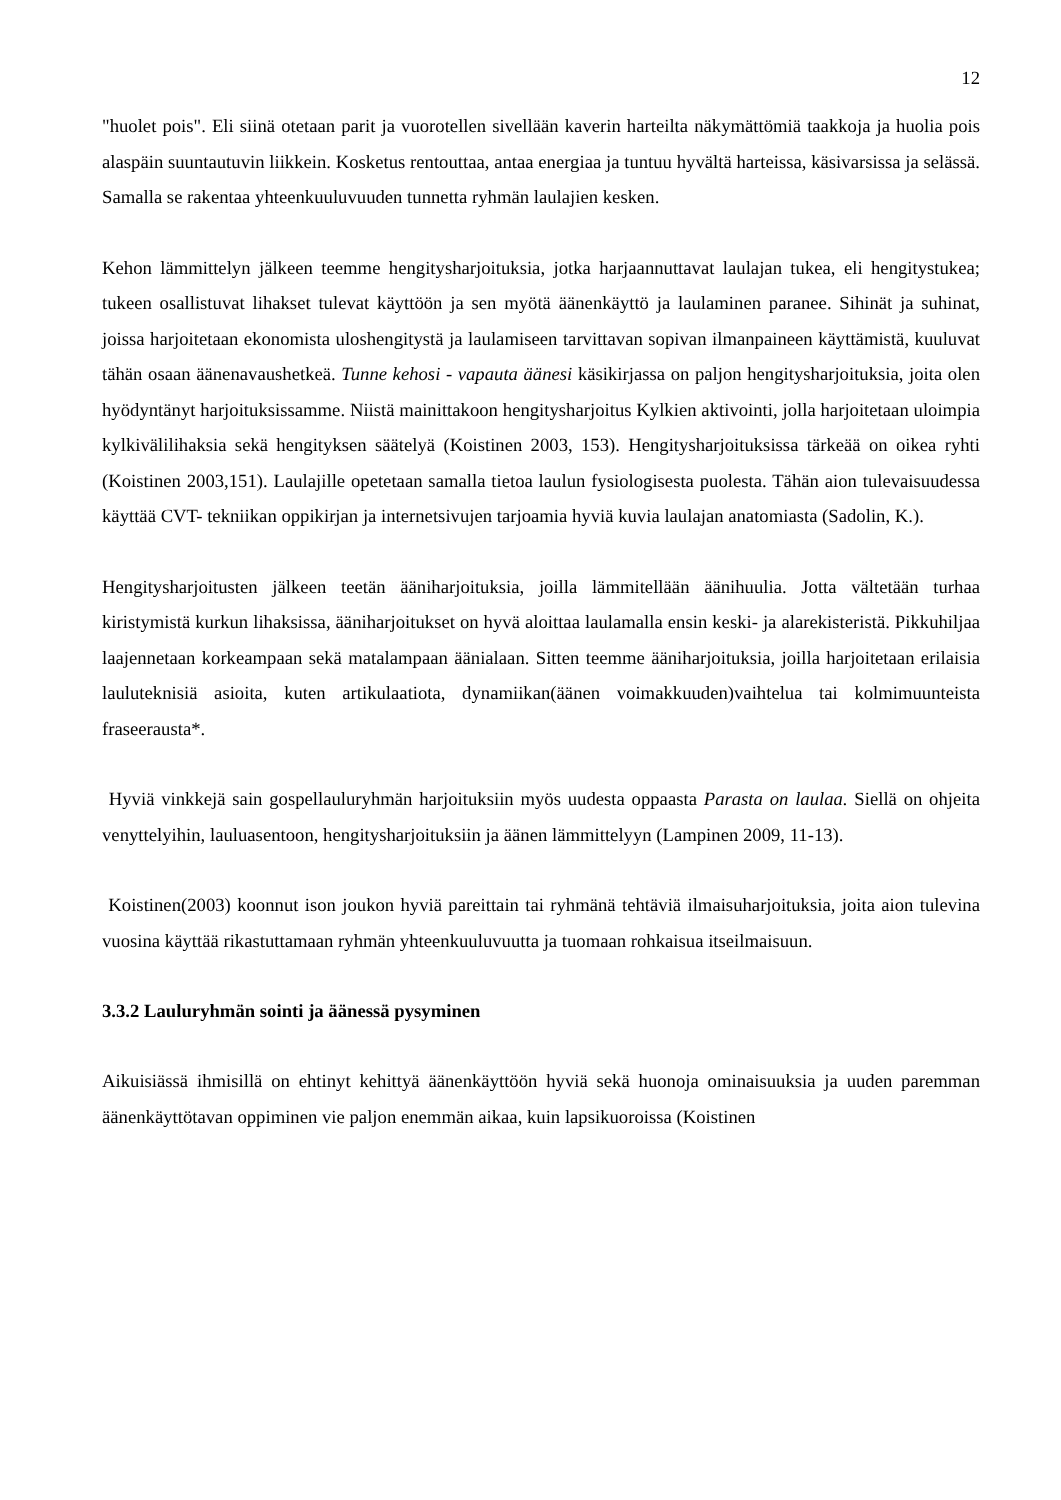12
"huolet pois". Eli siinä otetaan parit ja vuorotellen sivellään kaverin harteilta näkymättömiä taakkoja ja huolia pois alaspäin suuntautuvin liikkein. Kosketus rentouttaa, antaa energiaa ja tuntuu hyvältä harteissa, käsivarsissa ja selässä. Samalla se rakentaa yhteenkuuluvuuden tunnetta ryhmän laulajien kesken.
Kehon lämmittelyn jälkeen teemme hengitysharjoituksia, jotka harjaannuttavat laulajan tukea, eli hengitystukea; tukeen osallistuvat lihakset tulevat käyttöön ja sen myötä äänenkäyttö ja laulaminen paranee. Sihinät ja suhinat, joissa harjoitetaan ekonomista uloshengitystä ja laulamiseen tarvittavan sopivan ilmanpaineen käyttämistä, kuuluvat tähän osaan äänenavaushetkeä. Tunne kehosi - vapauta äänesi käsikirjassa on paljon hengitysharjoituksia, joita olen hyödyntänyt harjoituksissamme. Niistä mainittakoon hengitysharjoitus Kylkien aktivointi, jolla harjoitetaan uloimpia kylkivälilihaksia sekä hengityksen säätelyä (Koistinen 2003, 153). Hengitysharjoituksissa tärkeää on oikea ryhti (Koistinen 2003,151). Laulajille opetetaan samalla tietoa laulun fysiologisesta puolesta. Tähän aion tulevaisuudessa käyttää CVT- tekniikan oppikirjan ja internetsivujen tarjoamia hyviä kuvia laulajan anatomiasta (Sadolin, K.).
Hengitysharjoitusten jälkeen teetän ääniharjoituksia, joilla lämmitellään äänihuulia. Jotta vältetään turhaa kiristymistä kurkun lihaksissa, ääniharjoitukset on hyvä aloittaa laulamalla ensin keski- ja alarekisteristä. Pikkuhiljaa laajennetaan korkeampaan sekä matalampaan äänialaan. Sitten teemme ääniharjoituksia, joilla harjoitetaan erilaisia lauluteknisiä asioita, kuten artikulaatiota, dynamiikan(äänen voimakkuuden)vaihtelua tai kolmimuunteista fraseerausta*.
Hyviä vinkkejä sain gospellauluryhmän harjoituksiin myös uudesta oppaasta Parasta on laulaa. Siellä on ohjeita venyttelyihin, lauluasentoon, hengitysharjoituksiin ja äänen lämmittelyyn (Lampinen 2009, 11-13).
Koistinen(2003) koonnut ison joukon hyviä pareittain tai ryhmänä tehtäviä ilmaisuharjoituksia, joita aion tulevina vuosina käyttää rikastuttamaan ryhmän yhteenkuuluvuutta ja tuomaan rohkaisua itseilmaisuun.
3.3.2 Lauluryhmän sointi ja äänessä pysyminen
Aikuisiässä ihmisillä on ehtinyt kehittyä äänenkäyttöön hyviä sekä huonoja ominaisuuksia ja uuden paremman äänenkäyttötavan oppiminen vie paljon enemmän aikaa, kuin lapsikuoroissa (Koistinen